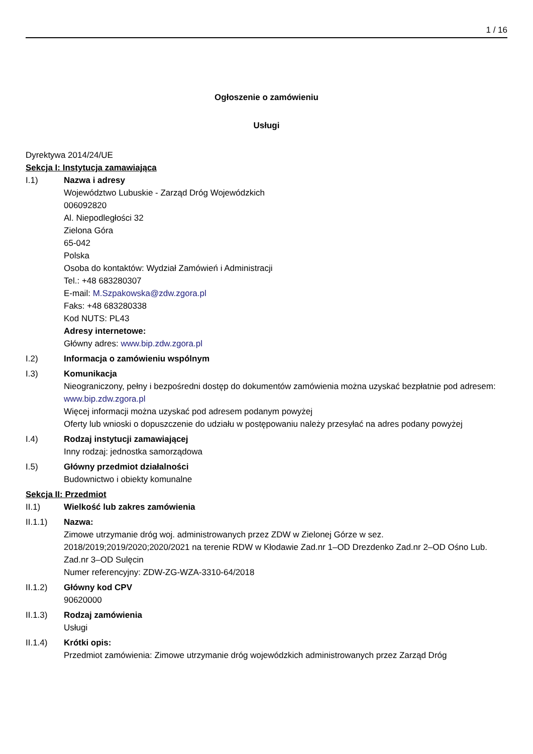1 / 16
Ogłoszenie o zamówieniu
Usługi
Dyrektywa 2014/24/UE
Sekcja I: Instytucja zamawiająca
I.1) Nazwa i adresy
Województwo Lubuskie - Zarząd Dróg Wojewódzkich
006092820
Al. Niepodległości 32
Zielona Góra
65-042
Polska
Osoba do kontaktów: Wydział Zamówień i Administracji
Tel.: +48 683280307
E-mail: M.Szpakowska@zdw.zgora.pl
Faks: +48 683280338
Kod NUTS: PL43
Adresy internetowe:
Główny adres: www.bip.zdw.zgora.pl
I.2) Informacja o zamówieniu wspólnym
I.3) Komunikacja
Nieograniczony, pełny i bezpośredni dostęp do dokumentów zamówienia można uzyskać bezpłatnie pod adresem: www.bip.zdw.zgora.pl
Więcej informacji można uzyskać pod adresem podanym powyżej
Oferty lub wnioski o dopuszczenie do udziału w postępowaniu należy przesyłać na adres podany powyżej
I.4) Rodzaj instytucji zamawiającej
Inny rodzaj: jednostka samorządowa
I.5) Główny przedmiot działalności
Budownictwo i obiekty komunalne
Sekcja II: Przedmiot
II.1) Wielkość lub zakres zamówienia
II.1.1) Nazwa:
Zimowe utrzymanie dróg woj. administrowanych przez ZDW w Zielonej Górze w sez. 2018/2019;2019/2020;2020/2021 na terenie RDW w Kłodawie Zad.nr 1–OD Drezdenko Zad.nr 2–OD Ośno Lub. Zad.nr 3–OD Sulęcin
Numer referencyjny: ZDW-ZG-WZA-3310-64/2018
II.1.2) Główny kod CPV
90620000
II.1.3) Rodzaj zamówienia
Usługi
II.1.4) Krótki opis:
Przedmiot zamówienia: Zimowe utrzymanie dróg wojewódzkich administrowanych przez Zarząd Dróg